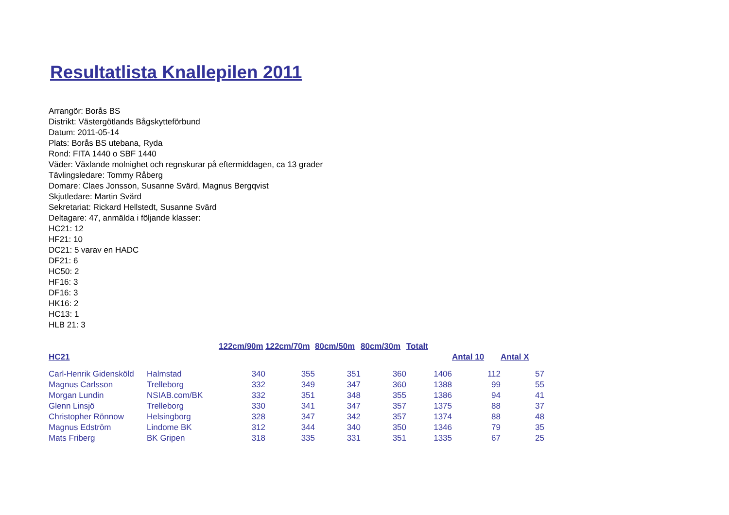Resultatlista Knallepilen 2011
Arrangör: Borås BS
Distrikt: Västergötlands Bågskytteförbund
Datum: 2011-05-14
Plats: Borås BS utebana, Ryda
Rond: FITA 1440 o SBF 1440
Väder: Växlande molnighet och regnskurar på eftermiddagen, ca 13 grader
Tävlingsledare: Tommy Råberg
Domare: Claes Jonsson, Susanne Svärd, Magnus Bergqvist
Skjutledare: Martin Svärd
Sekretariat: Rickard Hellstedt, Susanne Svärd
Deltagare: 47, anmälda i följande klasser:
HC21: 12
HF21: 10
DC21: 5 varav en HADC
DF21: 6
HC50: 2
HF16: 3
DF16: 3
HK16: 2
HC13: 1
HLB 21: 3
| | | 122cm/90m | 122cm/70m | 80cm/50m | 80cm/30m | Totalt | | |
| --- | --- | --- | --- | --- | --- | --- | --- | --- |
| HC21 | | | | | | | Antal 10 | Antal X |
| Carl-Henrik Gidensköld | Halmstad | 340 | 355 | 351 | 360 | 1406 | 112 | 57 |
| Magnus Carlsson | Trelleborg | 332 | 349 | 347 | 360 | 1388 | 99 | 55 |
| Morgan Lundin | NSIAB.com/BK | 332 | 351 | 348 | 355 | 1386 | 94 | 41 |
| Glenn Linsjö | Trelleborg | 330 | 341 | 347 | 357 | 1375 | 88 | 37 |
| Christopher Rönnow | Helsingborg | 328 | 347 | 342 | 357 | 1374 | 88 | 48 |
| Magnus Edström | Lindome BK | 312 | 344 | 340 | 350 | 1346 | 79 | 35 |
| Mats Friberg | BK Gripen | 318 | 335 | 331 | 351 | 1335 | 67 | 25 |